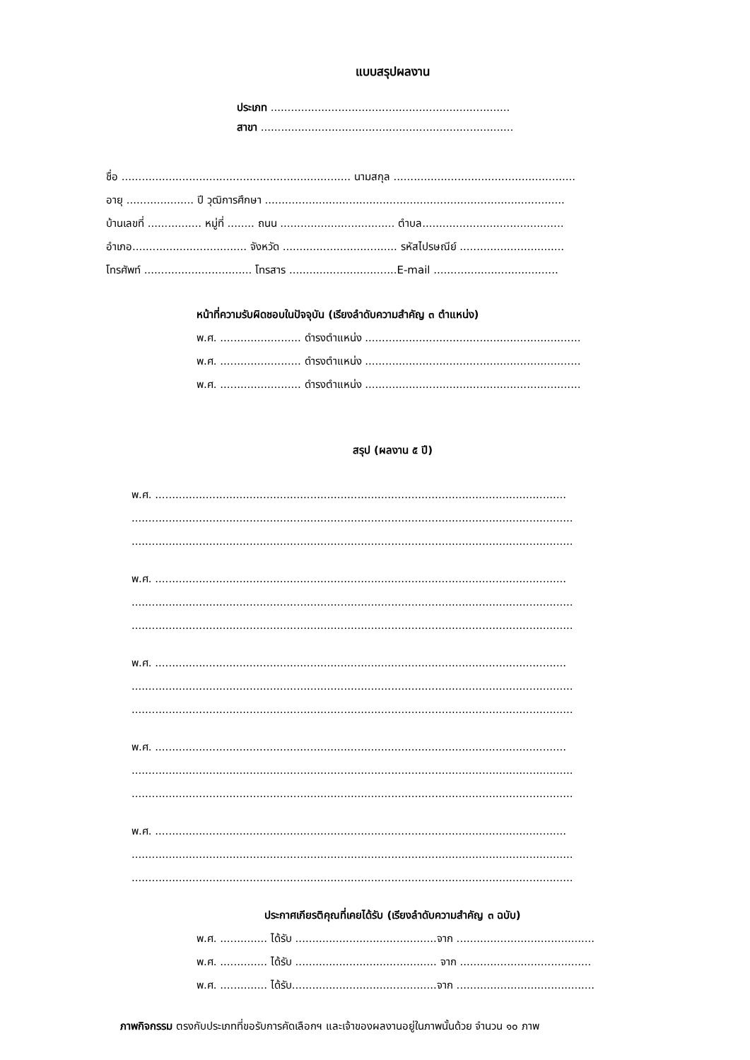แบบสรุปผลงาน
ประเภท .......................................................................
สาขา ...........................................................................
ชื่อ .................................................................... นามสกุล ......................................................
อายุ .................... ปี วุฒิการศึกษา .........................................................................................
บ้านเลขที่ ................ หมู่ที่ ........ ถนน .................................. ตำบล..........................................
อำเภอ.................................. จังหวัด .................................. รหัสไปรษณีย์ ...............................
โทรศัพท์ ................................ โทรสาร ................................E-mail .....................................
หน้าที่ความรับผิดชอบในปัจจุบัน (เรียงลำดับความสำคัญ ๓ ตำแหน่ง)
พ.ศ. ........................ ดำรงตำแหน่ง ................................................................
พ.ศ. ........................ ดำรงตำแหน่ง ................................................................
พ.ศ. ........................ ดำรงตำแหน่ง ................................................................
สรุป (ผลงาน ๕ ปี)
พ.ศ. ..........................................................................................................................
...................................................................................................................................
...................................................................................................................................
พ.ศ. ..........................................................................................................................
...................................................................................................................................
...................................................................................................................................
พ.ศ. ..........................................................................................................................
...................................................................................................................................
...................................................................................................................................
พ.ศ. ..........................................................................................................................
...................................................................................................................................
...................................................................................................................................
พ.ศ. ..........................................................................................................................
...................................................................................................................................
...................................................................................................................................
ประกาศเกียรติคุณที่เคยได้รับ (เรียงลำดับความสำคัญ ๓ ฉบับ)
พ.ศ. .............. ได้รับ ..........................................จาก .........................................
พ.ศ. .............. ได้รับ .......................................... จาก .......................................
พ.ศ. .............. ได้รับ...........................................จาก .........................................
ภาพกิจกรรม ตรงกับประเภทที่ขอรับการคัดเลือกฯ และเจ้าของผลงานอยู่ในภาพนั้นด้วย จำนวน ๑๐ ภาพ